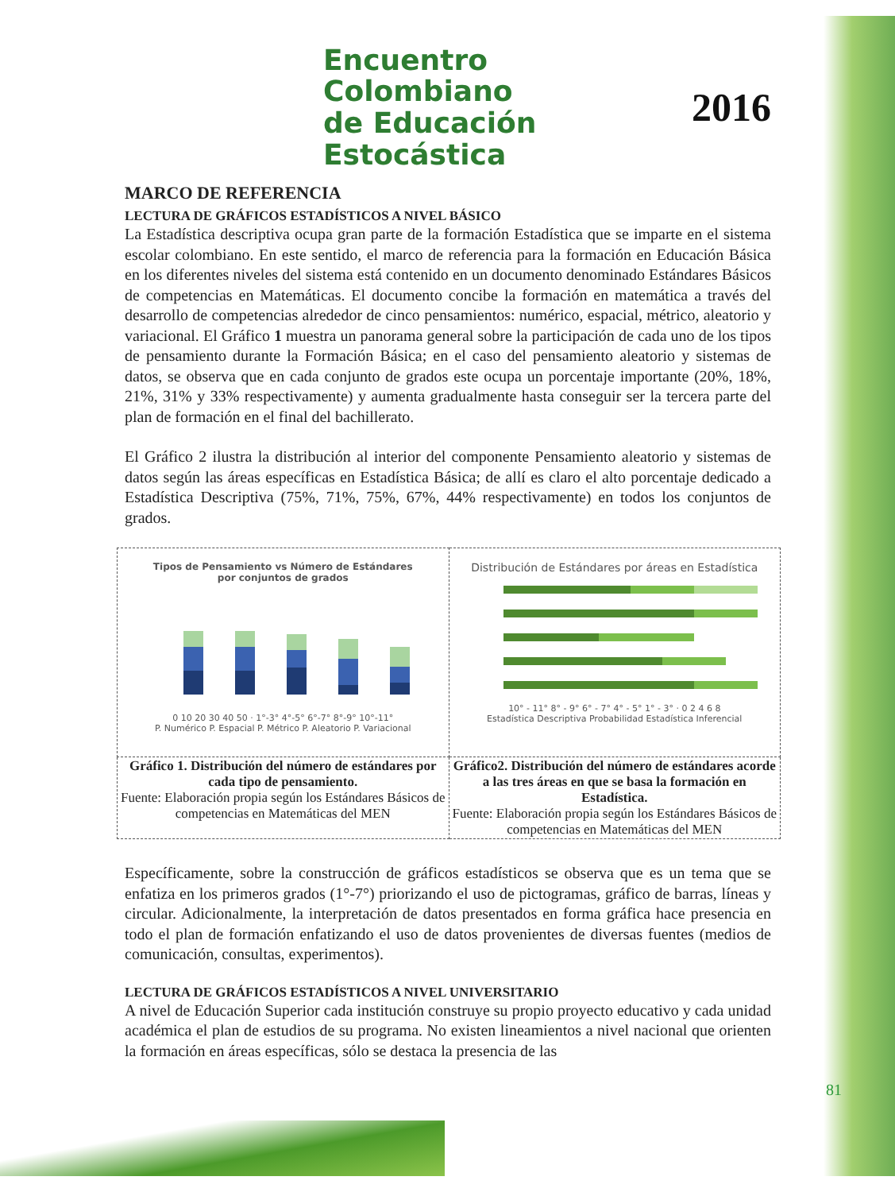Encuentro Colombiano
de Educación Estocástica
2016
MARCO DE REFERENCIA
LECTURA DE GRÁFICOS ESTADÍSTICOS A NIVEL BÁSICO
La Estadística descriptiva ocupa gran parte de la formación Estadística que se imparte en el sistema escolar colombiano. En este sentido, el marco de referencia para la formación en Educación Básica en los diferentes niveles del sistema está contenido en un documento denominado Estándares Básicos de competencias en Matemáticas. El documento concibe la formación en matemática a través del desarrollo de competencias alrededor de cinco pensamientos: numérico, espacial, métrico, aleatorio y variacional. El Gráfico 1 muestra un panorama general sobre la participación de cada uno de los tipos de pensamiento durante la Formación Básica; en el caso del pensamiento aleatorio y sistemas de datos, se observa que en cada conjunto de grados este ocupa un porcentaje importante (20%, 18%, 21%, 31% y 33% respectivamente) y aumenta gradualmente hasta conseguir ser la tercera parte del plan de formación en el final del bachillerato.
El Gráfico 2 ilustra la distribución al interior del componente Pensamiento aleatorio y sistemas de datos según las áreas específicas en Estadística Básica; de allí es claro el alto porcentaje dedicado a Estadística Descriptiva (75%, 71%, 75%, 67%, 44% respectivamente) en todos los conjuntos de grados.
| Tipos de Pensamiento vs Número de Estándares por conjuntos de grados 0 10 20 30 40 50 · 1°-3° 4°-5° 6°-7° 8°-9° 10°-11° P. Numérico P. Espacial P. Métrico P. Aleatorio P. Variacional | Distribución de Estándares por áreas en Estadística 10° - 11° 8° - 9° 6° - 7° 4° - 5° 1° - 3° · 0 2 4 6 8 Estadística Descriptiva Probabilidad Estadística Inferencial |
| Gráfico 1. Distribución del número de estándares por cada tipo de pensamiento. Fuente: Elaboración propia según los Estándares Básicos de competencias en Matemáticas del MEN | Gráfico2. Distribución del número de estándares acorde a las tres áreas en que se basa la formación en Estadística. Fuente: Elaboración propia según los Estándares Básicos de competencias en Matemáticas del MEN |
Específicamente, sobre la construcción de gráficos estadísticos se observa que es un tema que se enfatiza en los primeros grados (1°-7°) priorizando el uso de pictogramas, gráfico de barras, líneas y circular. Adicionalmente, la interpretación de datos presentados en forma gráfica hace presencia en todo el plan de formación enfatizando el uso de datos provenientes de diversas fuentes (medios de comunicación, consultas, experimentos).
LECTURA DE GRÁFICOS ESTADÍSTICOS A NIVEL UNIVERSITARIO
A nivel de Educación Superior cada institución construye su propio proyecto educativo y cada unidad académica el plan de estudios de su programa. No existen lineamientos a nivel nacional que orienten la formación en áreas específicas, sólo se destaca la presencia de las
81